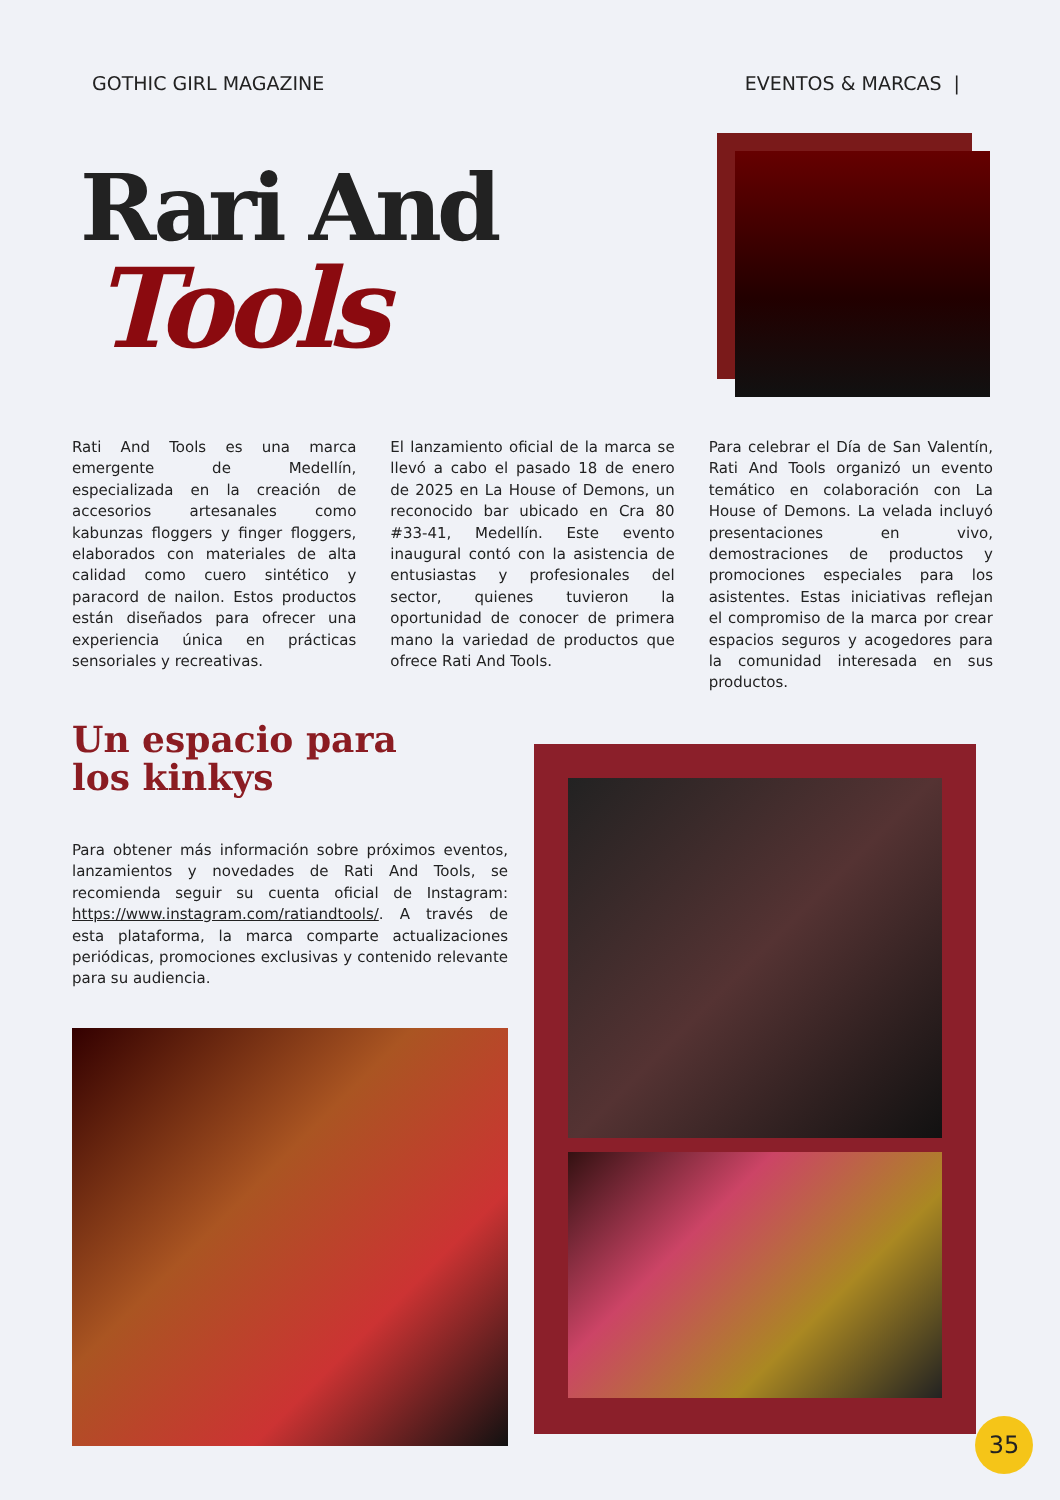GOTHIC GIRL MAGAZINE EVENTOS & MARCAS |
Rari And
Tools
Rati And Tools es una marca emergente de Medellín, especializada en la creación de accesorios artesanales como kabunzas floggers y finger floggers, elaborados con materiales de alta calidad como cuero sintético y paracord de nailon. Estos productos están diseñados para ofrecer una experiencia única en prácticas sensoriales y recreativas.
El lanzamiento oficial de la marca se llevó a cabo el pasado 18 de enero de 2025 en La House of Demons, un reconocido bar ubicado en Cra 80 #33-41, Medellín. Este evento inaugural contó con la asistencia de entusiastas y profesionales del sector, quienes tuvieron la oportunidad de conocer de primera mano la variedad de productos que ofrece Rati And Tools.
Para celebrar el Día de San Valentín, Rati And Tools organizó un evento temático en colaboración con La House of Demons. La velada incluyó presentaciones en vivo, demostraciones de productos y promociones especiales para los asistentes. Estas iniciativas reflejan el compromiso de la marca por crear espacios seguros y acogedores para la comunidad interesada en sus productos.
Un espacio para
los kinkys
Para obtener más información sobre próximos eventos, lanzamientos y novedades de Rati And Tools, se recomienda seguir su cuenta oficial de Instagram: https://www.instagram.com/ratiandtools/. A través de esta plataforma, la marca comparte actualizaciones periódicas, promociones exclusivas y contenido relevante para su audiencia.
35